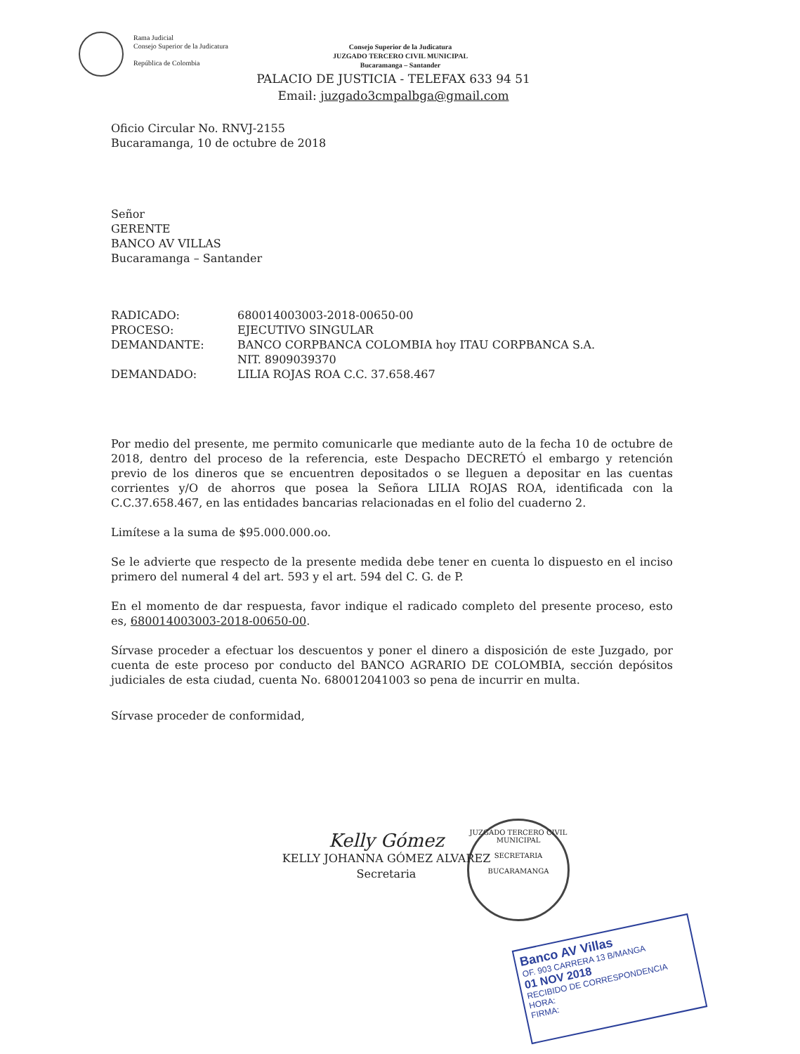Rama Judicial
Consejo Superior de la Judicatura
República de Colombia
Consejo Superior de la Judicatura
JUZGADO TERCERO CIVIL MUNICIPAL
Bucaramanga – Santander
PALACIO DE JUSTICIA - TELEFAX 633 94 51
Email: juzgado3cmpalbga@gmail.com
Oficio Circular No. RNVJ-2155
Bucaramanga, 10 de octubre de 2018
Señor
GERENTE
BANCO AV VILLAS
Bucaramanga – Santander
RADICADO: 680014003003-2018-00650-00
PROCESO: EJECUTIVO SINGULAR
DEMANDANTE: BANCO CORPBANCA COLOMBIA hoy ITAU CORPBANCA S.A.
NIT. 8909039370
DEMANDADO: LILIA ROJAS ROA C.C. 37.658.467
Por medio del presente, me permito comunicarle que mediante auto de la fecha 10 de octubre de 2018, dentro del proceso de la referencia, este Despacho DECRETÓ el embargo y retención previo de los dineros que se encuentren depositados o se lleguen a depositar en las cuentas corrientes y/O de ahorros que posea la Señora LILIA ROJAS ROA, identificada con la C.C.37.658.467, en las entidades bancarias relacionadas en el folio del cuaderno 2.
Limítese a la suma de $95.000.000.oo.
Se le advierte que respecto de la presente medida debe tener en cuenta lo dispuesto en el inciso primero del numeral 4 del art. 593 y el art. 594 del C. G. de P.
En el momento de dar respuesta, favor indique el radicado completo del presente proceso, esto es, 680014003003-2018-00650-00.
Sírvase proceder a efectuar los descuentos y poner el dinero a disposición de este Juzgado, por cuenta de este proceso por conducto del BANCO AGRARIO DE COLOMBIA, sección depósitos judiciales de esta ciudad, cuenta No. 680012041003 so pena de incurrir en multa.
Sírvase proceder de conformidad,
JUZGADO TERCERO CIVIL MUNICIPAL
SECRETARIA
BUCARAMANGA
Kelly Gómez
KELLY JOHANNA GÓMEZ ALVAREZ
Secretaria
Banco AV Villas
OF. 903 CARRERA 13 B/MANGA
01 NOV 2018
RECIBIDO DE CORRESPONDENCIA
HORA:
FIRMA: